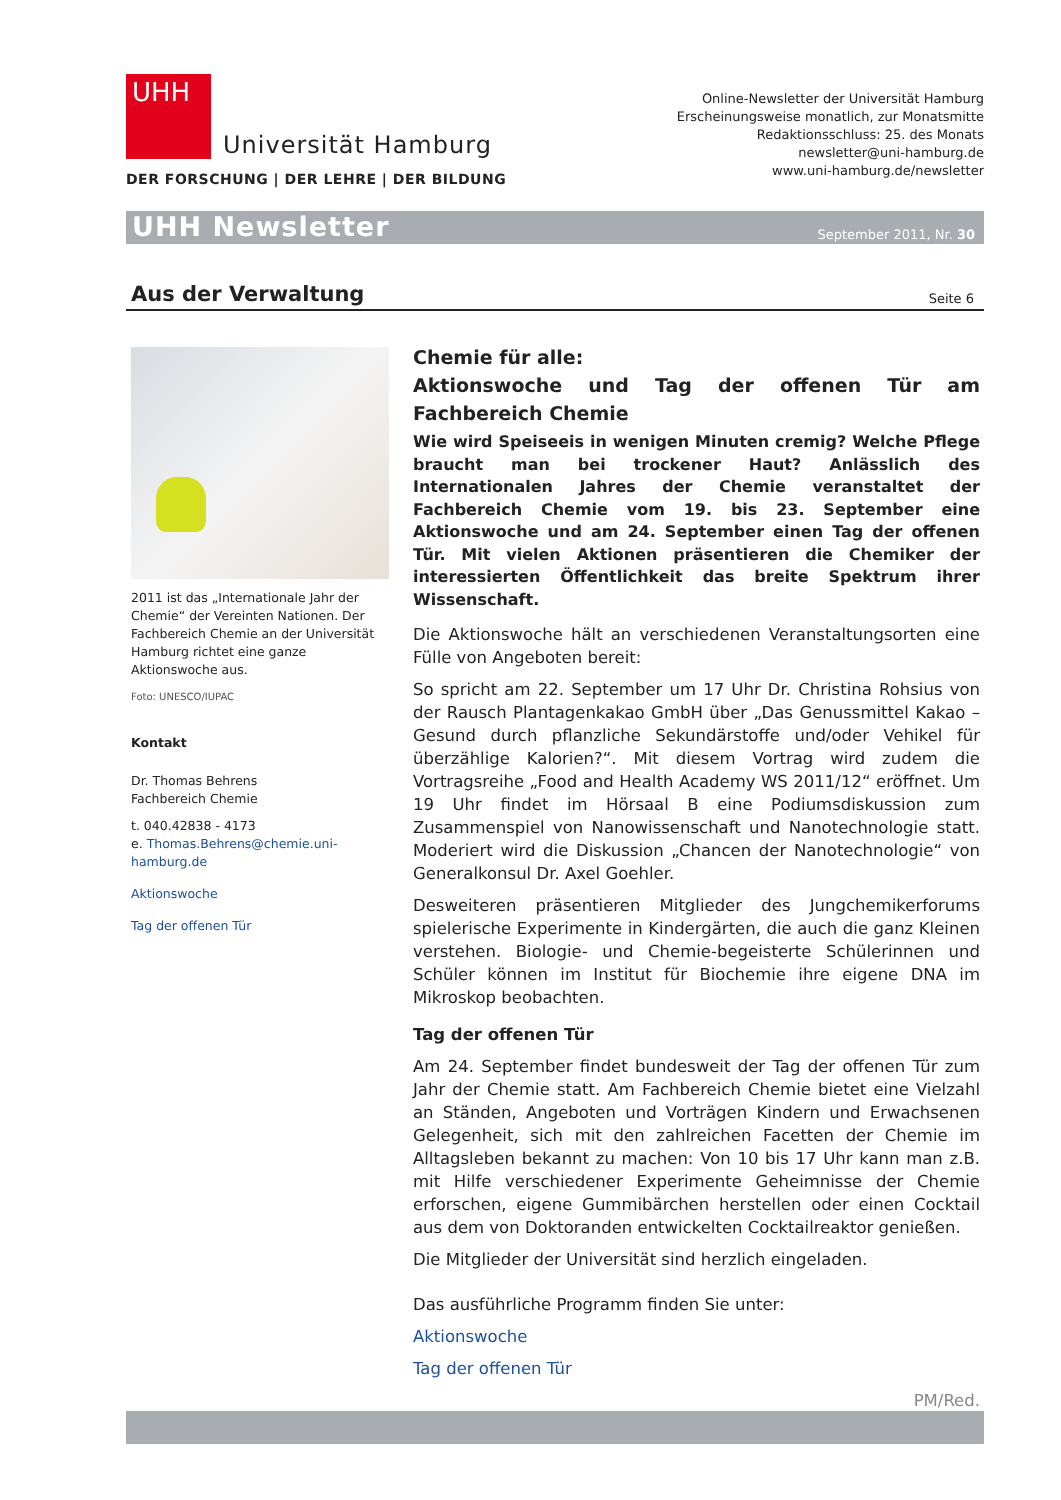UHH
Universität Hamburg
DER FORSCHUNG | DER LEHRE | DER BILDUNG
Online-Newsletter der Universität Hamburg
Erscheinungsweise monatlich, zur Monatsmitte
Redaktionsschluss: 25. des Monats
newsletter@uni-hamburg.de
www.uni-hamburg.de/newsletter
UHH Newsletter
September 2011, Nr. 30
Aus der Verwaltung
Seite 6
2011 ist das „Internationale Jahr der Chemie“ der Vereinten Nationen. Der Fachbereich Chemie an der Universität Hamburg richtet eine ganze Aktionswoche aus.
Foto: UNESCO/IUPAC
Kontakt
Dr. Thomas Behrens
Fachbereich Chemie
t. 040.42838 - 4173
e. Thomas.Behrens@chemie.uni-hamburg.de
Aktionswoche
Tag der offenen Tür
Chemie für alle:
Aktionswoche und Tag der offenen Tür am Fachbereich Chemie
Wie wird Speiseeis in wenigen Minuten cremig? Welche Pflege braucht man bei trockener Haut? Anlässlich des Internationalen Jahres der Chemie veranstaltet der Fachbereich Chemie vom 19. bis 23. September eine Aktionswoche und am 24. September einen Tag der offenen Tür. Mit vielen Aktionen präsentieren die Chemiker der interessierten Öffentlichkeit das breite Spektrum ihrer Wissenschaft.
Die Aktionswoche hält an verschiedenen Veranstaltungsorten eine Fülle von Angeboten bereit:
So spricht am 22. September um 17 Uhr Dr. Christina Rohsius von der Rausch Plantagenkakao GmbH über „Das Genussmittel Kakao – Gesund durch pflanzliche Sekundärstoffe und/oder Vehikel für überzählige Kalorien?“. Mit diesem Vortrag wird zudem die Vortragsreihe „Food and Health Academy WS 2011/12“ eröffnet. Um 19 Uhr findet im Hörsaal B eine Podiumsdiskussion zum Zusammenspiel von Nanowissenschaft und Nanotechnologie statt. Moderiert wird die Diskussion „Chancen der Nanotechnologie“ von Generalkonsul Dr. Axel Goehler.
Desweiteren präsentieren Mitglieder des Jungchemikerforums spielerische Experimente in Kindergärten, die auch die ganz Kleinen verstehen. Biologie- und Chemie-begeisterte Schülerinnen und Schüler können im Institut für Biochemie ihre eigene DNA im Mikroskop beobachten.
Tag der offenen Tür
Am 24. September findet bundesweit der Tag der offenen Tür zum Jahr der Chemie statt. Am Fachbereich Chemie bietet eine Vielzahl an Ständen, Angeboten und Vorträgen Kindern und Erwachsenen Gelegenheit, sich mit den zahlreichen Facetten der Chemie im Alltagsleben bekannt zu machen: Von 10 bis 17 Uhr kann man z.B. mit Hilfe verschiedener Experimente Geheimnisse der Chemie erforschen, eigene Gummibärchen herstellen oder einen Cocktail aus dem von Doktoranden entwickelten Cocktailreaktor genießen.
Die Mitglieder der Universität sind herzlich eingeladen.
Das ausführliche Programm finden Sie unter:
Aktionswoche
Tag der offenen Tür
PM/Red.